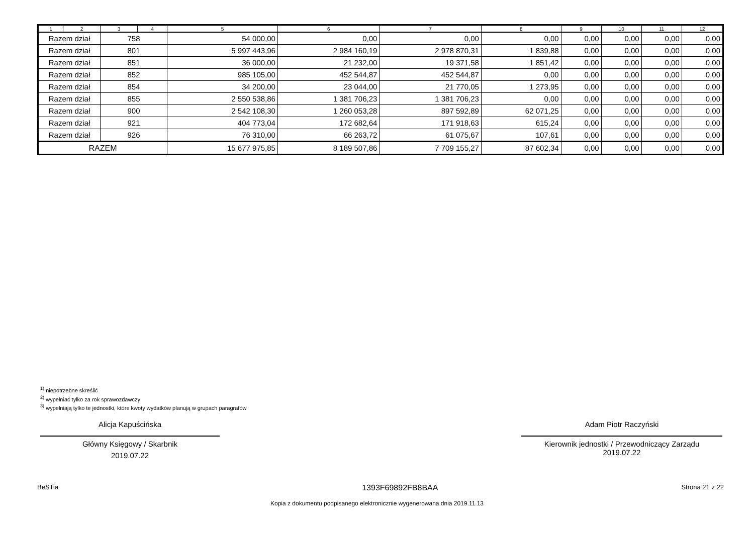| 1 | 2 | 3 | 4 | 5 | 6 | 7 | 8 | 9 | 10 | 11 | 12 |
| --- | --- | --- | --- | --- | --- | --- | --- | --- | --- | --- | --- |
| Razem dział | | 758 | | 54 000,00 | 0,00 | 0,00 | 0,00 | 0,00 | 0,00 | 0,00 | 0,00 |
| Razem dział | | 801 | | 5 997 443,96 | 2 984 160,19 | 2 978 870,31 | 1 839,88 | 0,00 | 0,00 | 0,00 | 0,00 |
| Razem dział | | 851 | | 36 000,00 | 21 232,00 | 19 371,58 | 1 851,42 | 0,00 | 0,00 | 0,00 | 0,00 |
| Razem dział | | 852 | | 985 105,00 | 452 544,87 | 452 544,87 | 0,00 | 0,00 | 0,00 | 0,00 | 0,00 |
| Razem dział | | 854 | | 34 200,00 | 23 044,00 | 21 770,05 | 1 273,95 | 0,00 | 0,00 | 0,00 | 0,00 |
| Razem dział | | 855 | | 2 550 538,86 | 1 381 706,23 | 1 381 706,23 | 0,00 | 0,00 | 0,00 | 0,00 | 0,00 |
| Razem dział | | 900 | | 2 542 108,30 | 1 260 053,28 | 897 592,89 | 62 071,25 | 0,00 | 0,00 | 0,00 | 0,00 |
| Razem dział | | 921 | | 404 773,04 | 172 682,64 | 171 918,63 | 615,24 | 0,00 | 0,00 | 0,00 | 0,00 |
| Razem dział | | 926 | | 76 310,00 | 66 263,72 | 61 075,67 | 107,61 | 0,00 | 0,00 | 0,00 | 0,00 |
| RAZEM | | | | 15 677 975,85 | 8 189 507,86 | 7 709 155,27 | 87 602,34 | 0,00 | 0,00 | 0,00 | 0,00 |
<sup>1)</sup> niepotrzebne skreślić
<sup>2)</sup> wypełniać tylko za rok sprawozdawczy
<sup>3)</sup> wypełniają tylko te jednostki, które kwoty wydatków planują w grupach paragrafów
Alicja Kapuścińska
Główny Księgowy / Skarbnik
2019.07.22
Adam Piotr Raczyński
Kierownik jednostki / Przewodniczący Zarządu
2019.07.22
BeSTia 1393F69892FB8BAA Strona 21 z 22
Kopia z dokumentu podpisanego elektronicznie wygenerowana dnia 2019.11.13